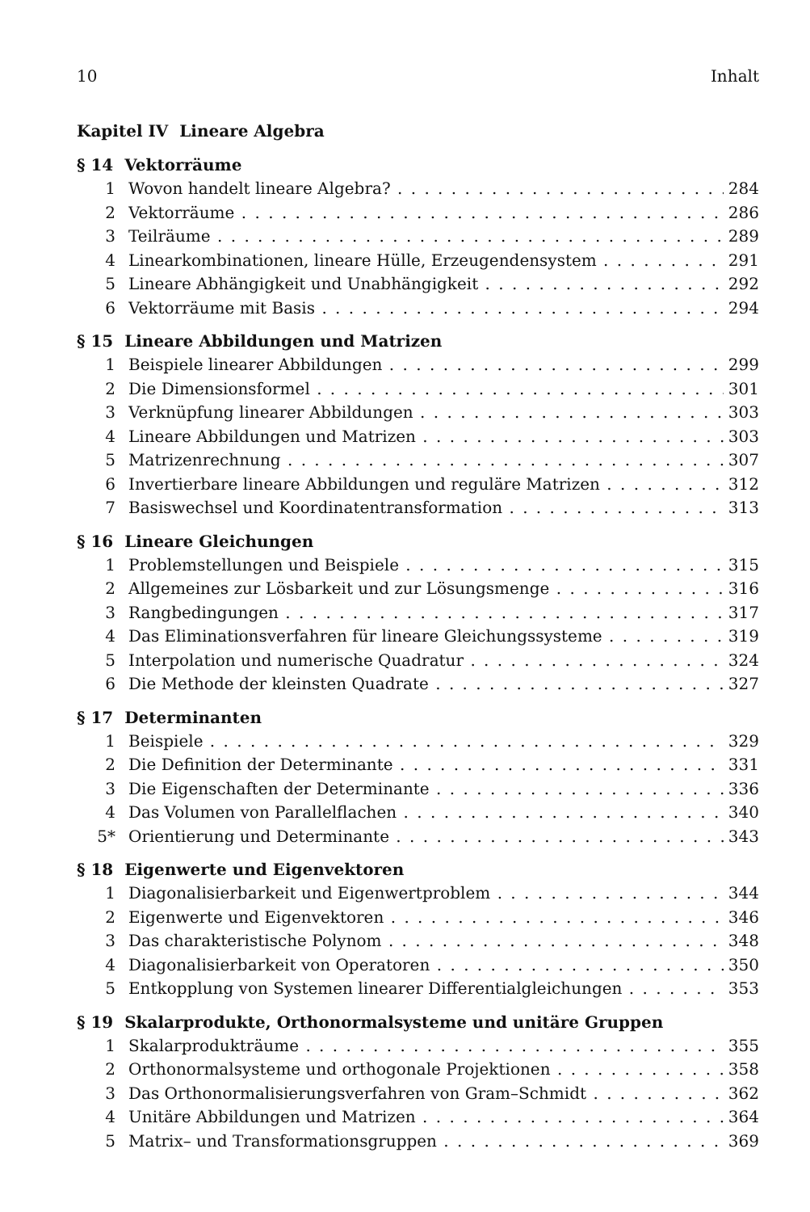10 Inhalt
Kapitel IV Lineare Algebra
§ 14 Vektorräume
1 Wovon handelt lineare Algebra? 284
2 Vektorräume 286
3 Teilräume 289
4 Linearkombinationen, lineare Hülle, Erzeugendensystem 291
5 Lineare Abhängigkeit und Unabhängigkeit 292
6 Vektorräume mit Basis 294
§ 15 Lineare Abbildungen und Matrizen
1 Beispiele linearer Abbildungen 299
2 Die Dimensionsformel 301
3 Verknüpfung linearer Abbildungen 303
4 Lineare Abbildungen und Matrizen 303
5 Matrizenrechnung 307
6 Invertierbare lineare Abbildungen und reguläre Matrizen 312
7 Basiswechsel und Koordinatentransformation 313
§ 16 Lineare Gleichungen
1 Problemstellungen und Beispiele 315
2 Allgemeines zur Lösbarkeit und zur Lösungsmenge 316
3 Rangbedingungen 317
4 Das Eliminationsverfahren für lineare Gleichungssysteme 319
5 Interpolation und numerische Quadratur 324
6 Die Methode der kleinsten Quadrate 327
§ 17 Determinanten
1 Beispiele 329
2 Die Definition der Determinante 331
3 Die Eigenschaften der Determinante 336
4 Das Volumen von Parallelflachen 340
5* Orientierung und Determinante 343
§ 18 Eigenwerte und Eigenvektoren
1 Diagonalisierbarkeit und Eigenwertproblem 344
2 Eigenwerte und Eigenvektoren 346
3 Das charakteristische Polynom 348
4 Diagonalisierbarkeit von Operatoren 350
5 Entkopplung von Systemen linearer Differentialgleichungen 353
§ 19 Skalarprodukte, Orthonormalsysteme und unitäre Gruppen
1 Skalarprodukträume 355
2 Orthonormalsysteme und orthogonale Projektionen 358
3 Das Orthonormalisierungsverfahren von Gram–Schmidt 362
4 Unitäre Abbildungen und Matrizen 364
5 Matrix– und Transformationsgruppen 369